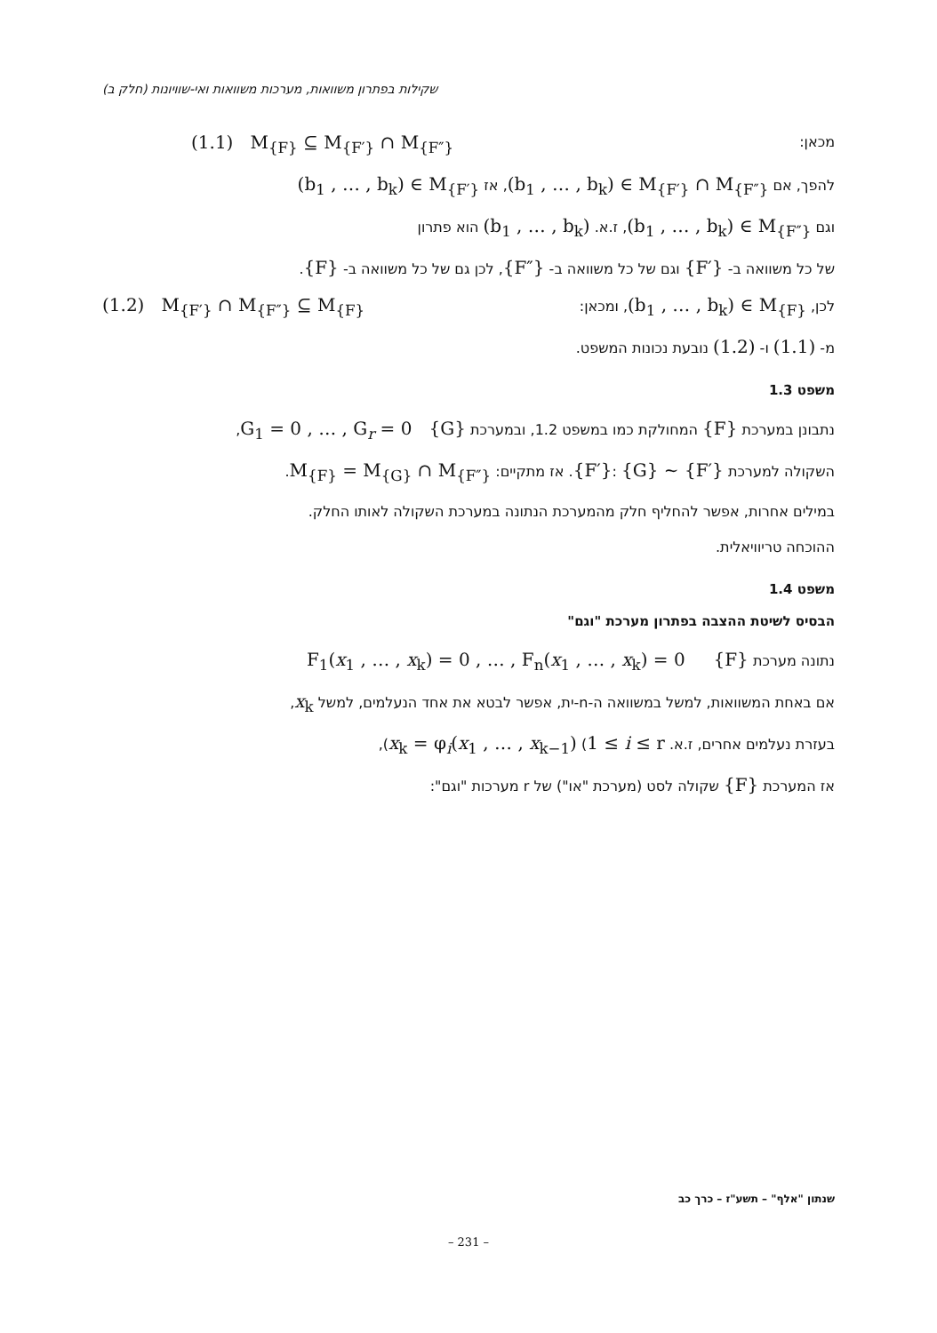שקילות בפתרון משוואות, מערכות משוואות ואי-שוויונות (חלק ב)
מכאן: (1.1) M<sub>{F}</sub> ⊆ M<sub>{F′}</sub> ∩ M<sub>{F″}</sub>
להפך, אם (b<sub>1</sub> , … , b<sub>k</sub>) ∈ M<sub>{F′}</sub> ∩ M<sub>{F″}</sub>, אז (b<sub>1</sub> , … , b<sub>k</sub>) ∈ M<sub>{F′}</sub>
וגם (b<sub>1</sub> , … , b<sub>k</sub>) ∈ M<sub>{F″}</sub>, ז.א. (b<sub>1</sub> , … , b<sub>k</sub>) הוא פתרון
של כל משוואה ב- {F′} וגם של כל משוואה ב- {F″}, לכן גם של כל משוואה ב- {F}.
לכן, (b<sub>1</sub> , … , b<sub>k</sub>) ∈ M<sub>{F}</sub>, ומכאן: (1.2) M<sub>{F′}</sub> ∩ M<sub>{F″}</sub> ⊆ M<sub>{F}</sub>
מ- (1.1) ו- (1.2) נובעת נכונות המשפט.
משפט 1.3
נתבונן במערכת {F} המחולקת כמו במשפט 1.2, ובמערכת G<sub>1</sub> = 0 , … , G<sub>r</sub> = 0 {G},
השקולה למערכת {F′}: {G} ~ {F′}. אז מתקיים: M<sub>{F}</sub> = M<sub>{G}</sub> ∩ M<sub>{F″}</sub>.
במילים אחרות, אפשר להחליף חלק מהמערכת הנתונה במערכת השקולה לאותו החלק.
ההוכחה טריוויאלית.
משפט 1.4
הבסיס לשיטת ההצבה בפתרון מערכת "וגם"
נתונה מערכת F<sub>1</sub>(x<sub>1</sub> , … , x<sub>k</sub>) = 0 , … , F<sub>n</sub>(x<sub>1</sub> , … , x<sub>k</sub>) = 0 {F}
אם באחת המשוואות, למשל במשוואה ה-n-ית, אפשר לבטא את אחד הנעלמים, למשל x<sub>k</sub>,
בעזרת נעלמים אחרים, ז.א. x<sub>k</sub> = φ<sub>i</sub>(x<sub>1</sub> , … , x<sub>k−1</sub>) (1 ≤ i ≤ r),
אז המערכת {F} שקולה לסט (מערכת "או") של r מערכות "וגם":
שנתון "אלף" – תשע"ז – כרך כב
– 231 –